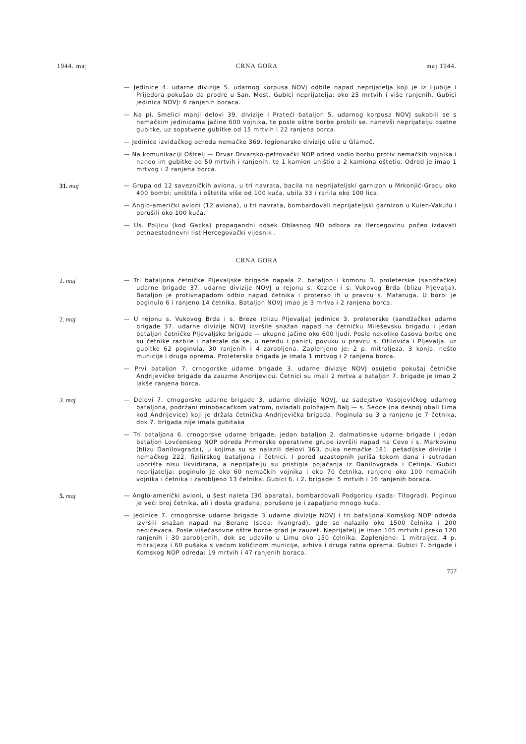1944. maj CRNA GORA maj 1944.
— Jedinice 4. udarne divizije 5. udarnog korpusa NOVJ odbile napad neprijatelja koji je iz Ljubije i Prijedora pokušao da prodre u San. Most. Gubici neprijatelja: oko 25 mrtvih i više ranjenih. Gubici jedinica NOVJ: 6 ranjenih boraca.
— Na pi. Smelici manji delovi 39. divizije i Prateći bataljon 5. udarnog korpusa NOVJ sukobili se s nemačkim jedinicama jačine 600 vojnika, te posle oštre borbe probili se. nanevši neprijatelju osetne gubitke, uz sopstvene gubitke od 15 mrtvih i 22 ranjena borca.
— Jedinice izviđačkog odreda nemačke 369. legionarske divizije ušle u Glamoč.
— Na komunikaciji Oštrelj — Drvar Drvarsko-petrovački NOP odred vodio borbu protiv nemačkih vojnika i naneo im gubitke od 50 mrtvih i ranjenih, te 1 kamion uništio a 2 kamiona oštetio. Odred je imao 1 mrtvog i 2 ranjena borca.
31. maj — Grupa od 12 savezničkih aviona, u tri navrata, bacila na neprijateljski garnizon u Mrkonjić-Gradu oko 400 bombi; uništila i oštetila više od 100 kuća, ubila 33 i ranila oko 100 lica.
— Anglo-američki avioni (12 aviona), u tri navrata, bombardovali neprijateljski garnizon u Kulen-Vakufu i porušili oko 100 kuća.
— Us. Poljicu (kod Gacka) propagandni odsek Oblasnog NO odbora za Hercegovinu počeo izdavati petnaestodnevni list Hercegovački vijesnik .
CRNA GORA
1. maj — Tri bataljona četničke Pljevaljske brigade napala 2. bataljon i komoru 3. proleterske (sandžačke) udarne brigade 37. udarne divizije NOVJ u rejonu s. Kozice i s. Vukovog Brda (blizu Pljevalja). Bataljon je protivnapadom odbio napad četnika i proterao ih u pravcu s. Mataruga. U borbi je poginulo 6 i ranjeno 14 četnika. Bataljon NOVJ imao je 3 mrlva i 2 ranjena borca.
2. maj — U rejonu s. Vukovog Brda i s. Breze (blizu Pljevalja) jedinice 3. proleterske (sandžačke) udarne brigade 37. udarne divizije NOVJ izvršile snažan napad na četničku Mileševsku brigadu i jedan bataljon četničke Pljevaljske brigade — ukupne jačine oko 600 ljudi. Posle nekoliko časova borbe one su četnike razbile i naterale da se, u neredu i panici, povuku u pravcu s. Otilovića i Pljevalja. uz gubitke 62 poginula, 30 ranjenih i 4 zarobljena. Zaplenjeno je: 2 p. mitraljeza. 3 konja, nešto municije i druga oprema. Proleterska brigada je imala 1 mrtvog i 2 ranjena borca.
— Prvi bataljon 7. crnogorske udarne brigade 3. udarne divizije NOVJ osujetio pokušaj četničke Andrijevičke brigade da zauzme Andrijevicu. Četnici su imali 2 mrtva a bataljon 7. brigade je imao 2 lakše ranjena borca.
3. maj — Delovi 7. crnogorske udarne brigade 3. udarne divizije NOVJ, uz sadejstvo Vasojevlćkog udarnog bataljona, podržani minobacačkom vatrom, ovladali položajem Balj — s. Seoce (na desnoj obali Lima kod Andrijevice) koji je držala četnička Andrijevička brigada. Poginula su 3 a ranjeno je 7 četnika, dok 7. brigada nije imala gubitaka
— Tri bataljona 6. crnogorske udarne brigade, jedan bataljon 2. dalmatinske udarne brigade i jedan bataljon Lovćenskog NOP odreda Primorske operativne grupe izvršili napad na Cevo i s. Markovinu (blizu Danilovgrada), u kojima su se nalazili delovi 363. puka nemačke 181. pešadijske divizije i nemačkog 222. fizilirskog bataljona i četnici. I pored uzastopnih juriša tokom dana i sutradan uporišta nisu likvidirana, a neprijatelju su pristigla pojačanja iz Danilovgrada i Cetinja. Gubici neprijatelja: poginulo je oko 60 nemačkih vojnika i oko 70 četnika, ranjeno oko 100 nemačkih vojnika i četnika i zarobljeno 13 četnika. Gubici 6. i 2. brigade: 5 mrtvih i 16 ranjenih boraca.
5. maj — Anglo-američki avioni, u šest naleta (30 aparata), bombardovali Podgoricu (sada: Titograd). Poginuo je veći broj četnika, ali i dosta građana; porušeno je i zapaljeno mnogo kuća.
— Jedinice 7. crnogorske udarne brigade 3 udarne divizije NOVJ i tri bataljona Komskog NOP odreda izvršili snažan napad na Berane (sada: Ivangrad), gde se nalazilo oko 1500 čelnika i 200 nedićevaca. Posle višečasovne oštre borbe grad je zauzet. Neprijatelj je imao 105 mrtvih i preko 120 ranjenih i 30 zarobljenih, dok se udavilo u Limu oko 150 čelnika. Zaplenjeno: 1 mitraljez, 4 p. mitraljeza i 60 pušaka s većom količinom municije, arhiva i druga ratna oprema. Gubici 7. brigade i Komskog NOP odreda: 19 mrtvih i 47 ranjenih boraca.
757